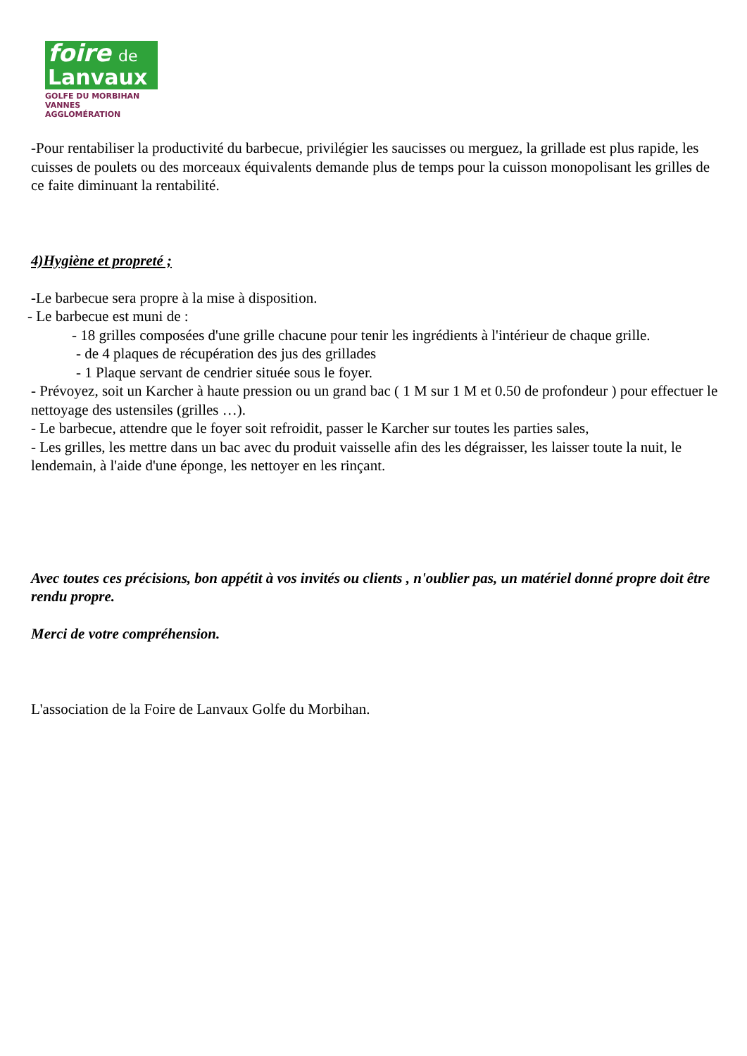foire de
Lanvaux
GOLFE DU MORBIHAN
VANNES AGGLOMÉRATION
-Pour rentabiliser la productivité du barbecue, privilégier les saucisses ou merguez, la grillade est plus rapide, les cuisses de poulets ou des morceaux équivalents demande plus de temps pour la cuisson monopolisant les grilles de ce faite diminuant la rentabilité.
4)Hygiène et propreté ;
-Le barbecue sera propre à la mise à disposition.
- Le barbecue est muni de :
- 18 grilles composées d'une grille chacune pour tenir les ingrédients à l'intérieur de chaque grille.
- de 4 plaques de récupération des jus des grillades
- 1 Plaque servant de cendrier située sous le foyer.
- Prévoyez, soit un Karcher à haute pression ou un grand bac ( 1 M sur 1 M et 0.50 de profondeur ) pour effectuer le nettoyage des ustensiles (grilles …).
- Le barbecue, attendre que le foyer soit refroidit, passer le Karcher sur toutes les parties sales,
- Les grilles, les mettre dans un bac avec du produit vaisselle afin des les dégraisser, les laisser toute la nuit, le lendemain, à l'aide d'une éponge, les nettoyer en les rinçant.
Avec toutes ces précisions, bon appétit à vos invités ou clients , n'oublier pas, un matériel donné propre doit être rendu propre.
Merci de votre compréhension.
L'association de la Foire de Lanvaux Golfe du Morbihan.